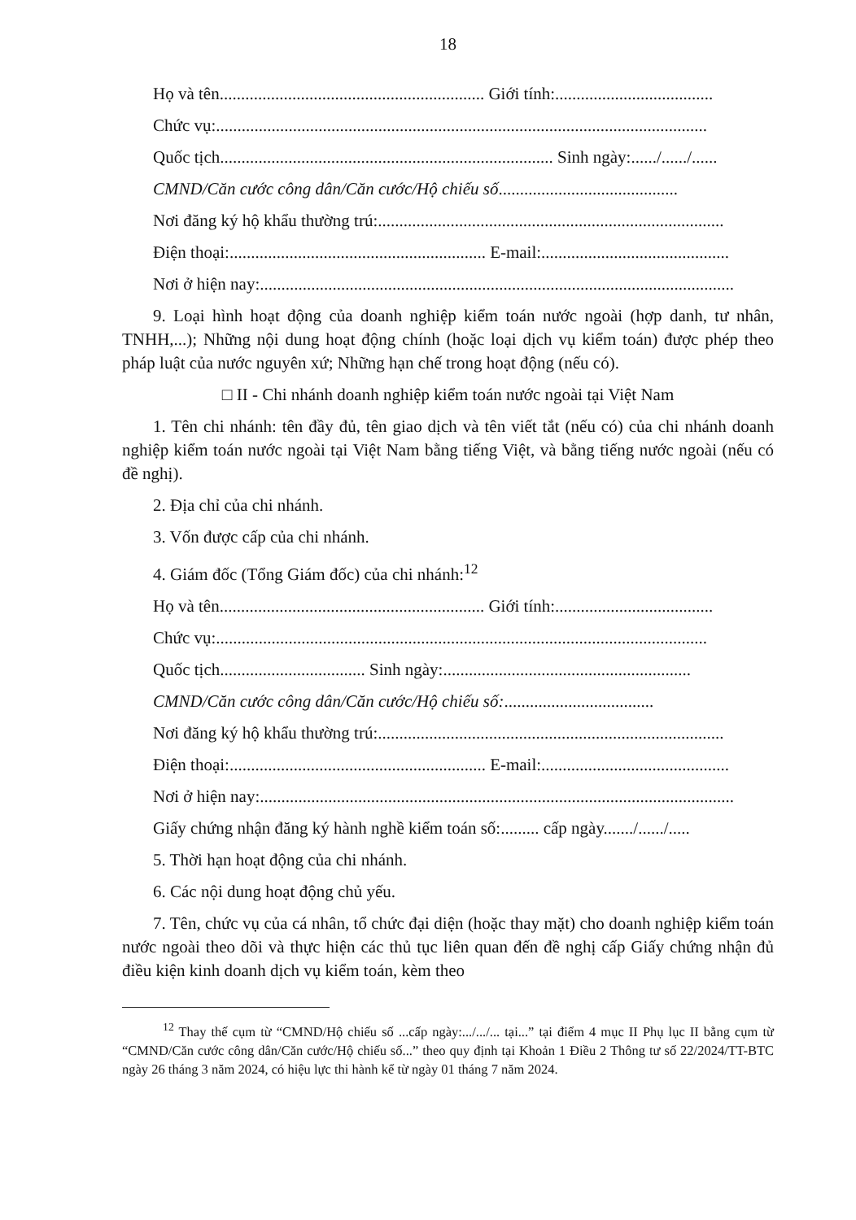18
Họ và tên.............................................................. Giới tính:.....................................
Chức vụ:...................................................................................................................
Quốc tịch.............................................................................. Sinh ngày:....../....../......
CMND/Căn cước công dân/Căn cước/Hộ chiếu số..........................................
Nơi đăng ký hộ khẩu thường trú:.................................................................................
Điện thoại:............................................................ E-mail:............................................
Nơi ở hiện nay:...............................................................................................................
9. Loại hình hoạt động của doanh nghiệp kiểm toán nước ngoài (hợp danh, tư nhân, TNHH,...); Những nội dung hoạt động chính (hoặc loại dịch vụ kiểm toán) được phép theo pháp luật của nước nguyên xứ; Những hạn chế trong hoạt động (nếu có).
□ II - Chi nhánh doanh nghiệp kiểm toán nước ngoài tại Việt Nam
1. Tên chi nhánh: tên đầy đủ, tên giao dịch và tên viết tắt (nếu có) của chi nhánh doanh nghiệp kiểm toán nước ngoài tại Việt Nam bằng tiếng Việt, và bằng tiếng nước ngoài (nếu có đề nghị).
2. Địa chỉ của chi nhánh.
3. Vốn được cấp của chi nhánh.
4. Giám đốc (Tổng Giám đốc) của chi nhánh:<sup>12</sup>
Họ và tên.............................................................. Giới tính:.....................................
Chức vụ:...................................................................................................................
Quốc tịch.................................. Sinh ngày:..........................................................
CMND/Căn cước công dân/Căn cước/Hộ chiếu số:...................................
Nơi đăng ký hộ khẩu thường trú:.................................................................................
Điện thoại:............................................................ E-mail:............................................
Nơi ở hiện nay:...............................................................................................................
Giấy chứng nhận đăng ký hành nghề kiểm toán số:......... cấp ngày......./....../.....
5. Thời hạn hoạt động của chi nhánh.
6. Các nội dung hoạt động chủ yếu.
7. Tên, chức vụ của cá nhân, tổ chức đại diện (hoặc thay mặt) cho doanh nghiệp kiểm toán nước ngoài theo dõi và thực hiện các thủ tục liên quan đến đề nghị cấp Giấy chứng nhận đủ điều kiện kinh doanh dịch vụ kiểm toán, kèm theo
<sup>12</sup> Thay thế cụm từ “CMND/Hộ chiếu số ...cấp ngày:.../.../... tại...” tại điểm 4 mục II Phụ lục II bằng cụm từ “CMND/Căn cước công dân/Căn cước/Hộ chiếu số...” theo quy định tại Khoản 1 Điều 2 Thông tư số 22/2024/TT-BTC ngày 26 tháng 3 năm 2024, có hiệu lực thi hành kể từ ngày 01 tháng 7 năm 2024.